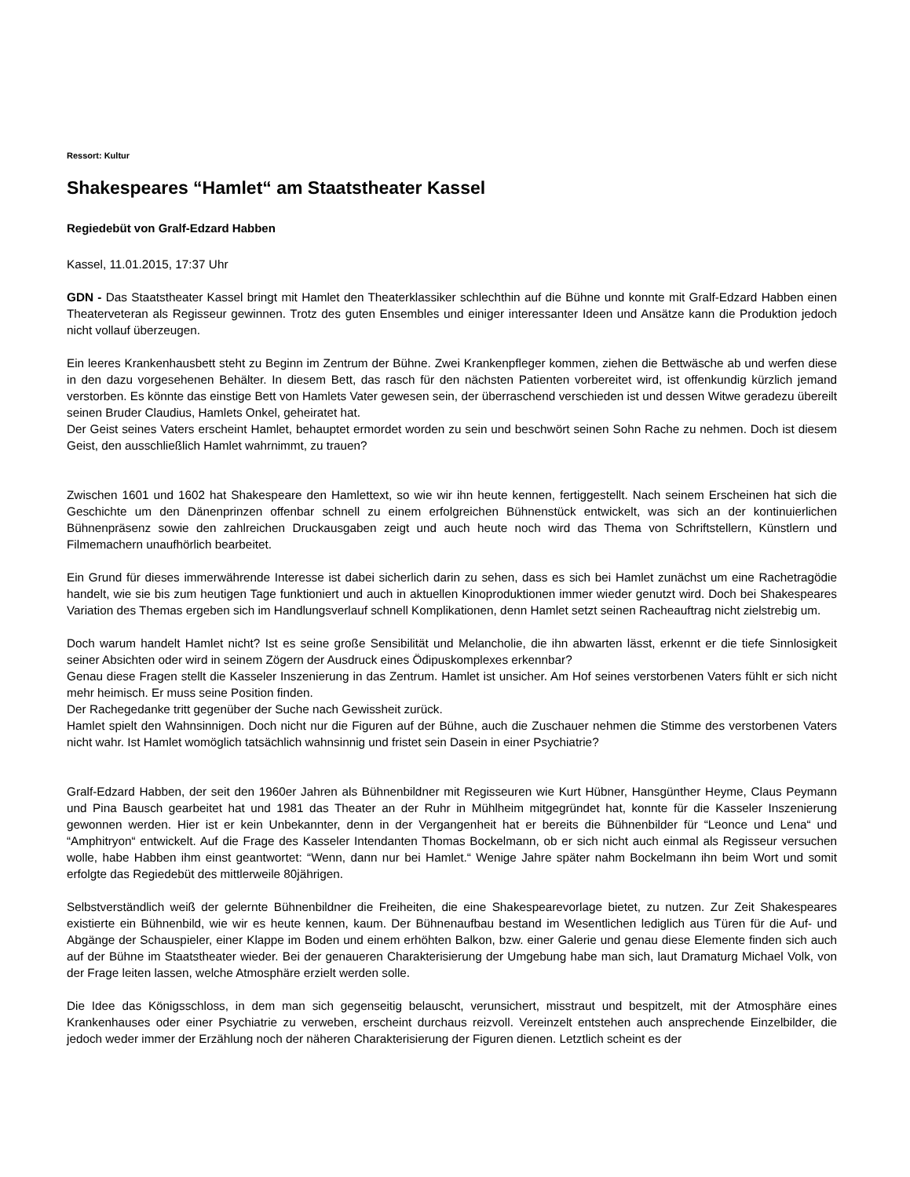Ressort: Kultur
Shakespeares “Hamlet“ am Staatstheater Kassel
Regiedebüt von Gralf-Edzard Habben
Kassel, 11.01.2015, 17:37 Uhr
GDN - Das Staatstheater Kassel bringt mit Hamlet den Theaterklassiker schlechthin auf die Bühne und konnte mit Gralf-Edzard Habben einen Theaterveteran als Regisseur gewinnen. Trotz des guten Ensembles und einiger interessanter Ideen und Ansätze kann die Produktion jedoch nicht vollauf überzeugen.
Ein leeres Krankenhausbett steht zu Beginn im Zentrum der Bühne. Zwei Krankenpfleger kommen, ziehen die Bettwäsche ab und werfen diese in den dazu vorgesehenen Behälter. In diesem Bett, das rasch für den nächsten Patienten vorbereitet wird, ist offenkundig kürzlich jemand verstorben. Es könnte das einstige Bett von Hamlets Vater gewesen sein, der überraschend verschieden ist und dessen Witwe geradezu übereilt seinen Bruder Claudius, Hamlets Onkel, geheiratet hat.
Der Geist seines Vaters erscheint Hamlet, behauptet ermordet worden zu sein und beschwört seinen Sohn Rache zu nehmen. Doch ist diesem Geist, den ausschließlich Hamlet wahrnimmt, zu trauen?
Zwischen 1601 und 1602 hat Shakespeare den Hamlettext, so wie wir ihn heute kennen, fertiggestellt. Nach seinem Erscheinen hat sich die Geschichte um den Dänenprinzen offenbar schnell zu einem erfolgreichen Bühnenstück entwickelt, was sich an der kontinuierlichen Bühnenpräsenz sowie den zahlreichen Druckausgaben zeigt und auch heute noch wird das Thema von Schriftstellern, Künstlern und Filmemachern unaufhörlich bearbeitet.
Ein Grund für dieses immerwährende Interesse ist dabei sicherlich darin zu sehen, dass es sich bei Hamlet zunächst um eine Rachetragödie handelt, wie sie bis zum heutigen Tage funktioniert und auch in aktuellen Kinoproduktionen immer wieder genutzt wird. Doch bei Shakespeares Variation des Themas ergeben sich im Handlungsverlauf schnell Komplikationen, denn Hamlet setzt seinen Racheauftrag nicht zielstrebig um.
Doch warum handelt Hamlet nicht? Ist es seine große Sensibilität und Melancholie, die ihn abwarten lässt, erkennt er die tiefe Sinnlosigkeit seiner Absichten oder wird in seinem Zögern der Ausdruck eines Ödipuskomplexes erkennbar?
Genau diese Fragen stellt die Kasseler Inszenierung in das Zentrum. Hamlet ist unsicher. Am Hof seines verstorbenen Vaters fühlt er sich nicht mehr heimisch. Er muss seine Position finden.
Der Rachegedanke tritt gegenüber der Suche nach Gewissheit zurück.
Hamlet spielt den Wahnsinnigen. Doch nicht nur die Figuren auf der Bühne, auch die Zuschauer nehmen die Stimme des verstorbenen Vaters nicht wahr. Ist Hamlet womöglich tatsächlich wahnsinnig und fristet sein Dasein in einer Psychiatrie?
Gralf-Edzard Habben, der seit den 1960er Jahren als Bühnenbildner mit Regisseuren wie Kurt Hübner, Hansgünther Heyme, Claus Peymann und Pina Bausch gearbeitet hat und 1981 das Theater an der Ruhr in Mühlheim mitgegründet hat, konnte für die Kasseler Inszenierung gewonnen werden. Hier ist er kein Unbekannter, denn in der Vergangenheit hat er bereits die Bühnenbilder für “Leonce und Lena“ und “Amphitryon“ entwickelt. Auf die Frage des Kasseler Intendanten Thomas Bockelmann, ob er sich nicht auch einmal als Regisseur versuchen wolle, habe Habben ihm einst geantwortet: “Wenn, dann nur bei Hamlet.“ Wenige Jahre später nahm Bockelmann ihn beim Wort und somit erfolgte das Regiedebüt des mittlerweile 80jährigen.
Selbstverständlich weiß der gelernte Bühnenbildner die Freiheiten, die eine Shakespearevorlage bietet, zu nutzen. Zur Zeit Shakespeares existierte ein Bühnenbild, wie wir es heute kennen, kaum. Der Bühnenaufbau bestand im Wesentlichen lediglich aus Türen für die Auf- und Abgänge der Schauspieler, einer Klappe im Boden und einem erhöhten Balkon, bzw. einer Galerie und genau diese Elemente finden sich auch auf der Bühne im Staatstheater wieder. Bei der genaueren Charakterisierung der Umgebung habe man sich, laut Dramaturg Michael Volk, von der Frage leiten lassen, welche Atmosphäre erzielt werden solle.
Die Idee das Königsschloss, in dem man sich gegenseitig belauscht, verunsichert, misstraut und bespitzelt, mit der Atmosphäre eines Krankenhauses oder einer Psychiatrie zu verweben, erscheint durchaus reizvoll. Vereinzelt entstehen auch ansprechende Einzelbilder, die jedoch weder immer der Erzählung noch der näheren Charakterisierung der Figuren dienen. Letztlich scheint es der